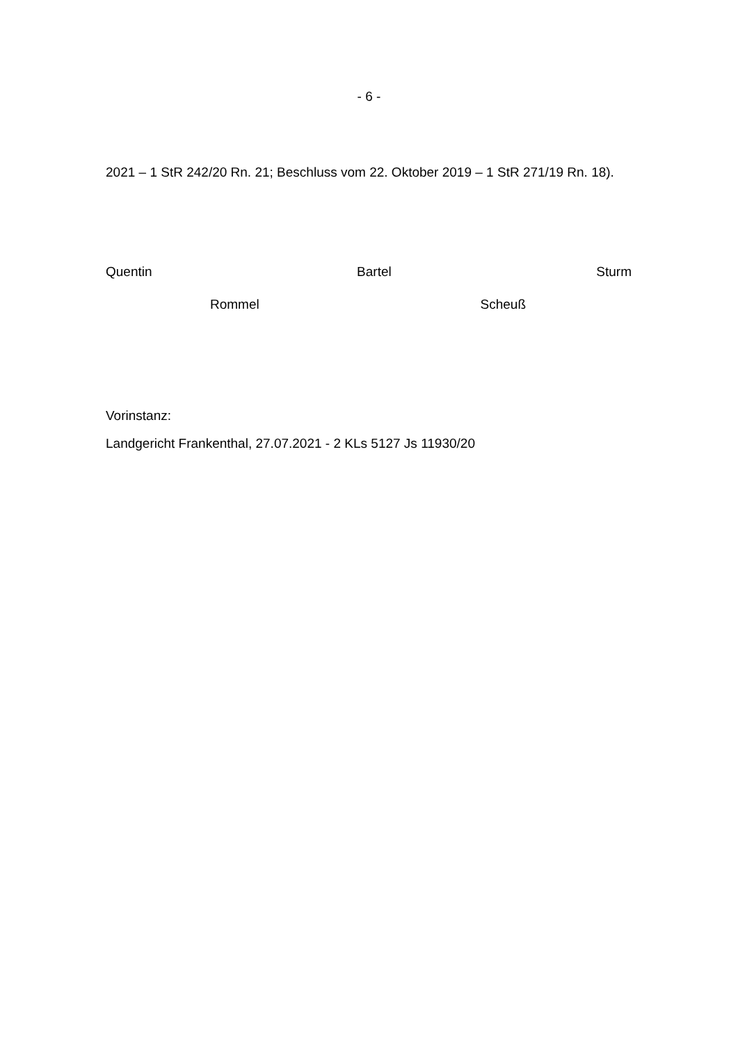- 6 -
2021 – 1 StR 242/20 Rn. 21; Beschluss vom 22. Oktober 2019 – 1 StR 271/19 Rn. 18).
Quentin Bartel Sturm
Rommel Scheuß
Vorinstanz:
Landgericht Frankenthal, 27.07.2021 - 2 KLs 5127 Js 11930/20